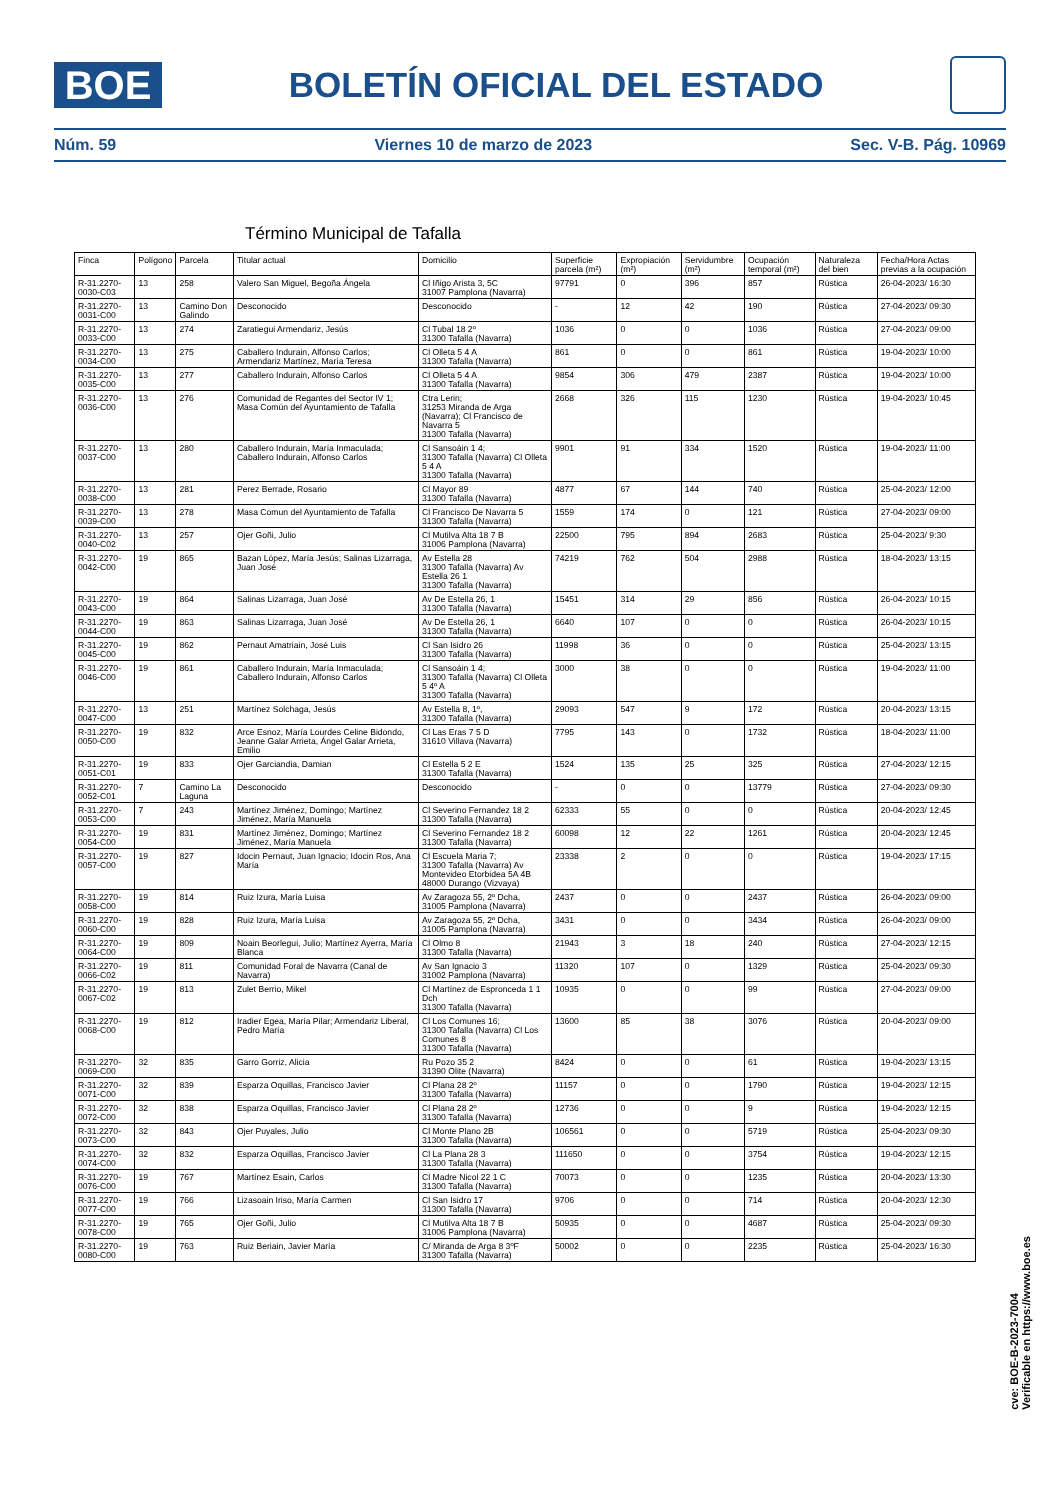BOE
BOLETÍN OFICIAL DEL ESTADO
Núm. 59 Viernes 10 de marzo de 2023 Sec. V-B. Pág. 10969
Término Municipal de Tafalla
| Finca | Polígono | Parcela | Titular actual | Domicilio | Superficie parcela (m²) | Expropiación (m²) | Servidumbre (m²) | Ocupación temporal (m²) | Naturaleza del bien | Fecha/Hora Actas previas a la ocupación |
| --- | --- | --- | --- | --- | --- | --- | --- | --- | --- | --- |
| R-31.2270-0030-C03 | 13 | 258 | Valero San Miguel, Begoña Ángela | Cl Iñigo Arista 3, 5C 31007 Pamplona (Navarra) | 97791 | 0 | 396 | 857 | Rústica | 26-04-2023/ 16:30 |
| R-31.2270-0031-C00 | 13 | Camino Don Galindo | Desconocido | Desconocido | - | 12 | 42 | 190 | Rústica | 27-04-2023/ 09:30 |
| R-31.2270-0033-C00 | 13 | 274 | Zaratiegui Armendariz, Jesús | Cl Tubal 18 2º 31300 Tafalla (Navarra) | 1036 | 0 | 0 | 1036 | Rústica | 27-04-2023/ 09:00 |
| R-31.2270-0034-C00 | 13 | 275 | Caballero Indurain, Alfonso Carlos; Armendariz Martínez, María Teresa | Cl Olleta 5 4 A 31300 Tafalla (Navarra) | 861 | 0 | 0 | 861 | Rústica | 19-04-2023/ 10:00 |
| R-31.2270-0035-C00 | 13 | 277 | Caballero Indurain, Alfonso Carlos | Cl Olleta 5 4 A 31300 Tafalla (Navarra) | 9854 | 306 | 479 | 2387 | Rústica | 19-04-2023/ 10:00 |
| R-31.2270-0036-C00 | 13 | 276 | Comunidad de Regantes del Sector IV 1; Masa Común del Ayuntamiento de Tafalla | Ctra Lerin; 31253 Miranda de Arga (Navarra); Cl Francisco de Navarra 5 31300 Tafalla (Navarra) | 2668 | 326 | 115 | 1230 | Rústica | 19-04-2023/ 10:45 |
| R-31.2270-0037-C00 | 13 | 280 | Caballero Indurain, María Inmaculada; Caballero Indurain, Alfonso Carlos | Cl Sansoáin 1 4; 31300 Tafalla (Navarra) Cl Olleta 5 4 A 31300 Tafalla (Navarra) | 9901 | 91 | 334 | 1520 | Rústica | 19-04-2023/ 11:00 |
| R-31.2270-0038-C00 | 13 | 281 | Perez Berrade, Rosario | Cl Mayor 89 31300 Tafalla (Navarra) | 4877 | 67 | 144 | 740 | Rústica | 25-04-2023/ 12:00 |
| R-31.2270-0039-C00 | 13 | 278 | Masa Comun del Ayuntamiento de Tafalla | Cl Francisco De Navarra 5 31300 Tafalla (Navarra) | 1559 | 174 | 0 | 121 | Rústica | 27-04-2023/ 09:00 |
| R-31.2270-0040-C02 | 13 | 257 | Ojer Goñi, Julio | Cl Mutilva Alta 18 7 B 31006 Pamplona (Navarra) | 22500 | 795 | 894 | 2683 | Rústica | 25-04-2023/ 9:30 |
| R-31.2270-0042-C00 | 19 | 865 | Bazan López, María Jesús; Salinas Lizarraga, Juan José | Av Estella 28 31300 Tafalla (Navarra) Av Estella 26 1 31300 Tafalla (Navarra) | 74219 | 762 | 504 | 2988 | Rústica | 18-04-2023/ 13:15 |
| R-31.2270-0043-C00 | 19 | 864 | Salinas Lizarraga, Juan José | Av De Estella 26, 1 31300 Tafalla (Navarra) | 15451 | 314 | 29 | 856 | Rústica | 26-04-2023/ 10:15 |
| R-31.2270-0044-C00 | 19 | 863 | Salinas Lizarraga, Juan José | Av De Estella 26, 1 31300 Tafalla (Navarra) | 6640 | 107 | 0 | 0 | Rústica | 26-04-2023/ 10:15 |
| R-31.2270-0045-C00 | 19 | 862 | Pernaut Amatriain, José Luis | Cl San Isidro 26 31300 Tafalla (Navarra) | 11998 | 36 | 0 | 0 | Rústica | 25-04-2023/ 13:15 |
| R-31.2270-0046-C00 | 19 | 861 | Caballero Indurain, María Inmaculada; Caballero Indurain, Alfonso Carlos | Cl Sansoáin 1 4; 31300 Tafalla (Navarra) Cl Olleta 5 4º A 31300 Tafalla (Navarra) | 3000 | 38 | 0 | 0 | Rústica | 19-04-2023/ 11:00 |
| R-31.2270-0047-C00 | 13 | 251 | Martínez Solchaga, Jesús | Av Estella 8, 1º, 31300 Tafalla (Navarra) | 29093 | 547 | 9 | 172 | Rústica | 20-04-2023/ 13:15 |
| R-31.2270-0050-C00 | 19 | 832 | Arce Esnoz, María Lourdes Celine Bidondo, Jeanne Galar Arrieta, Ángel Galar Arrieta, Emilio | Cl Las Eras 7 5 D 31610 Villava (Navarra) | 7795 | 143 | 0 | 1732 | Rústica | 18-04-2023/ 11:00 |
| R-31.2270-0051-C01 | 19 | 833 | Ojer Garciandia, Damian | Cl Estella 5 2 E 31300 Tafalla (Navarra) | 1524 | 135 | 25 | 325 | Rústica | 27-04-2023/ 12:15 |
| R-31.2270-0052-C01 | 7 | Camino La Laguna | Desconocido | Desconocido | - | 0 | 0 | 13779 | Rústica | 27-04-2023/ 09:30 |
| R-31.2270-0053-C00 | 7 | 243 | Martínez Jiménez, Domingo; Martínez Jiménez, María Manuela | Cl Severino Fernandez 18 2 31300 Tafalla (Navarra) | 62333 | 55 | 0 | 0 | Rústica | 20-04-2023/ 12:45 |
| R-31.2270-0054-C00 | 19 | 831 | Martínez Jiménez, Domingo; Martínez Jiménez, María Manuela | Cl Severino Fernandez 18 2 31300 Tafalla (Navarra) | 60098 | 12 | 22 | 1261 | Rústica | 20-04-2023/ 12:45 |
| R-31.2270-0057-C00 | 19 | 827 | Idocin Pernaut, Juan Ignacio; Idocin Ros, Ana María | Cl Escuela Maria 7; 31300 Tafalla (Navarra) Av Montevideo Etorbidea 5A 4B 48000 Durango (Vizvaya) | 23338 | 2 | 0 | 0 | Rústica | 19-04-2023/ 17:15 |
| R-31.2270-0058-C00 | 19 | 814 | Ruiz Izura, María Luisa | Av Zaragoza 55, 2º Dcha, 31005 Pamplona (Navarra) | 2437 | 0 | 0 | 2437 | Rústica | 26-04-2023/ 09:00 |
| R-31.2270-0060-C00 | 19 | 828 | Ruiz Izura, María Luisa | Av Zaragoza 55, 2º Dcha, 31005 Pamplona (Navarra) | 3431 | 0 | 0 | 3434 | Rústica | 26-04-2023/ 09:00 |
| R-31.2270-0064-C00 | 19 | 809 | Noain Beorlegui, Julio; Martínez Ayerra, María Blanca | Cl Olmo 8 31300 Tafalla (Navarra) | 21943 | 3 | 18 | 240 | Rústica | 27-04-2023/ 12:15 |
| R-31.2270-0066-C02 | 19 | 811 | Comunidad Foral de Navarra (Canal de Navarra) | Av San Ignacio 3 31002 Pamplona (Navarra) | 11320 | 107 | 0 | 1329 | Rústica | 25-04-2023/ 09:30 |
| R-31.2270-0067-C02 | 19 | 813 | Zulet Berrio, Mikel | Cl Martínez de Espronceda 1 1 Dch 31300 Tafalla (Navarra) | 10935 | 0 | 0 | 99 | Rústica | 27-04-2023/ 09:00 |
| R-31.2270-0068-C00 | 19 | 812 | Iradier Egea, María Pilar; Armendariz Liberal, Pedro María | Cl Los Comunes 16; 31300 Tafalla (Navarra) Cl Los Comunes 8 31300 Tafalla (Navarra) | 13600 | 85 | 38 | 3076 | Rústica | 20-04-2023/ 09:00 |
| R-31.2270-0069-C00 | 32 | 835 | Garro Gorriz, Alicia | Ru Pozo 35 2 31390 Olite (Navarra) | 8424 | 0 | 0 | 61 | Rústica | 19-04-2023/ 13:15 |
| R-31.2270-0071-C00 | 32 | 839 | Esparza Oquillas, Francisco Javier | Cl Plana 28 2º 31300 Tafalla (Navarra) | 11157 | 0 | 0 | 1790 | Rústica | 19-04-2023/ 12:15 |
| R-31.2270-0072-C00 | 32 | 838 | Esparza Oquillas, Francisco Javier | Cl Plana 28 2º 31300 Tafalla (Navarra) | 12736 | 0 | 0 | 9 | Rústica | 19-04-2023/ 12:15 |
| R-31.2270-0073-C00 | 32 | 843 | Ojer Puyales, Julio | Cl Monte Plano 2B 31300 Tafalla (Navarra) | 106561 | 0 | 0 | 5719 | Rústica | 25-04-2023/ 09:30 |
| R-31.2270-0074-C00 | 32 | 832 | Esparza Oquillas, Francisco Javier | Cl La Plana 28 3 31300 Tafalla (Navarra) | 111650 | 0 | 0 | 3754 | Rústica | 19-04-2023/ 12:15 |
| R-31.2270-0076-C00 | 19 | 767 | Martínez Esain, Carlos | Cl Madre Nicol 22 1 C 31300 Tafalla (Navarra) | 70073 | 0 | 0 | 1235 | Rústica | 20-04-2023/ 13:30 |
| R-31.2270-0077-C00 | 19 | 766 | Lizasoain Iriso, María Carmen | Cl San Isidro 17 31300 Tafalla (Navarra) | 9706 | 0 | 0 | 714 | Rústica | 20-04-2023/ 12:30 |
| R-31.2270-0078-C00 | 19 | 765 | Ojer Goñi, Julio | Cl Mutilva Alta 18 7 B 31006 Pamplona (Navarra) | 50935 | 0 | 0 | 4687 | Rústica | 25-04-2023/ 09:30 |
| R-31.2270-0080-C00 | 19 | 763 | Ruiz Beriain, Javier María | C/ Miranda de Arga 8 3ºF 31300 Tafalla (Navarra) | 50002 | 0 | 0 | 2235 | Rústica | 25-04-2023/ 16:30 |
cve: BOE-B-2023-7004
Verificable en https://www.boe.es